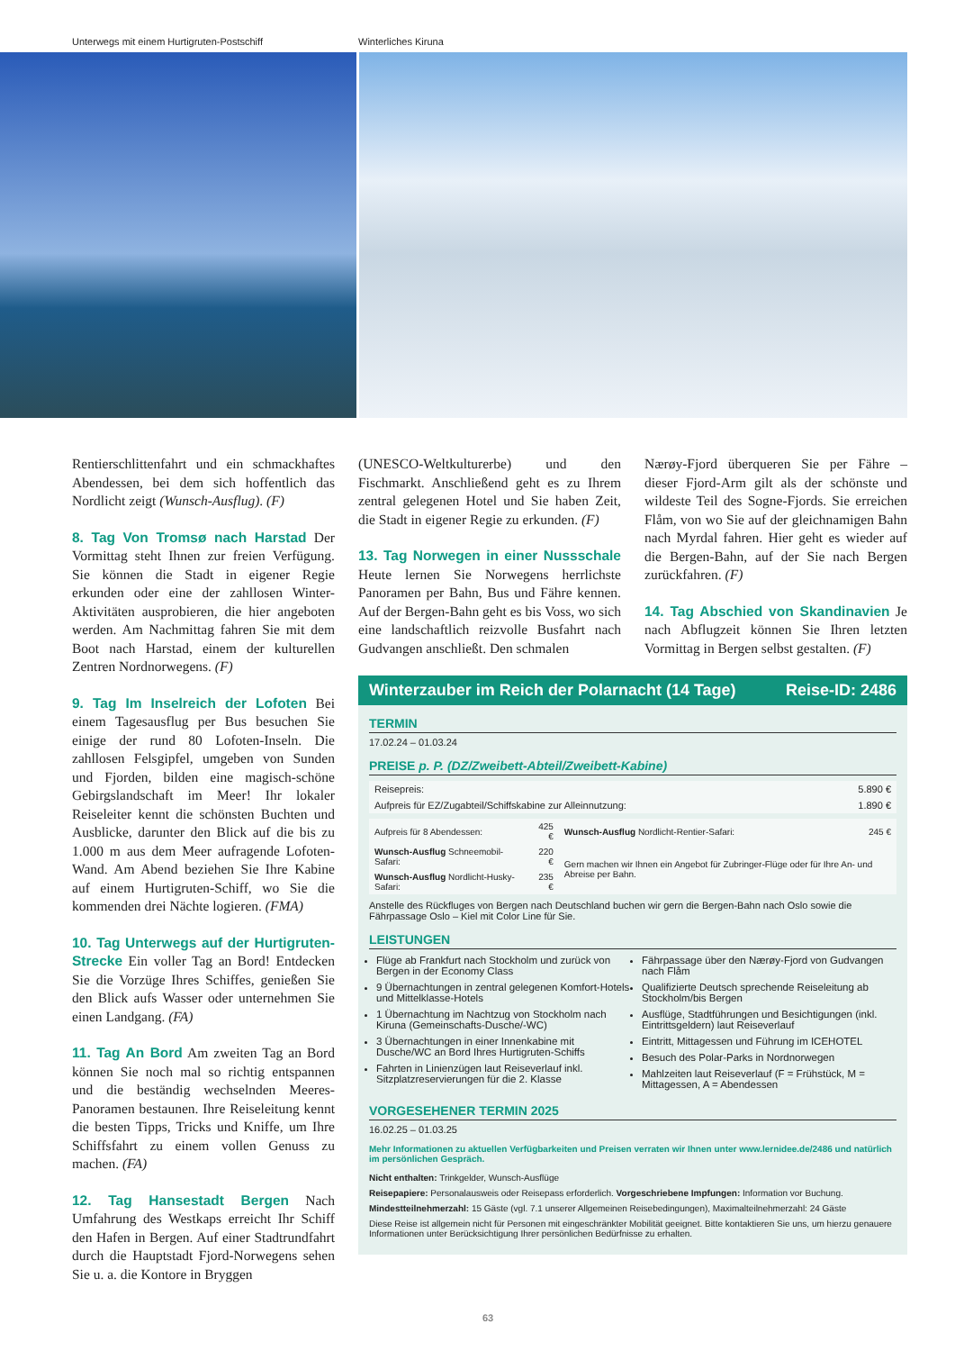Unterwegs mit einem Hurtigruten-Postschiff
Winterliches Kiruna
Rentierschlittenfahrt und ein schmackhaftes Abendessen, bei dem sich hoffentlich das Nordlicht zeigt (Wunsch-Ausflug). (F)
8. Tag Von Tromsø nach Harstad Der Vormittag steht Ihnen zur freien Verfügung. Sie können die Stadt in eigener Regie erkunden oder eine der zahllosen Winter-Aktivitäten ausprobieren, die hier angeboten werden. Am Nachmittag fahren Sie mit dem Boot nach Harstad, einem der kulturellen Zentren Nordnorwegens. (F)
9. Tag Im Inselreich der Lofoten Bei einem Tagesausflug per Bus besuchen Sie einige der rund 80 Lofoten-Inseln. Die zahllosen Felsgipfel, umgeben von Sunden und Fjorden, bilden eine magisch-schöne Gebirgslandschaft im Meer! Ihr lokaler Reiseleiter kennt die schönsten Buchten und Ausblicke, darunter den Blick auf die bis zu 1.000 m aus dem Meer aufragende Lofoten-Wand. Am Abend beziehen Sie Ihre Kabine auf einem Hurtigruten-Schiff, wo Sie die kommenden drei Nächte logieren. (FMA)
10. Tag Unterwegs auf der Hurtigruten-Strecke Ein voller Tag an Bord! Entdecken Sie die Vorzüge Ihres Schiffes, genießen Sie den Blick aufs Wasser oder unternehmen Sie einen Landgang. (FA)
11. Tag An Bord Am zweiten Tag an Bord können Sie noch mal so richtig entspannen und die beständig wechselnden Meeres-Panoramen bestaunen. Ihre Reiseleitung kennt die besten Tipps, Tricks und Kniffe, um Ihre Schiffsfahrt zu einem vollen Genuss zu machen. (FA)
12. Tag Hansestadt Bergen Nach Umfahrung des Westkaps erreicht Ihr Schiff den Hafen in Bergen. Auf einer Stadtrundfahrt durch die Hauptstadt Fjord-Norwegens sehen Sie u. a. die Kontore in Bryggen
(UNESCO-Weltkulturerbe) und den Fischmarkt. Anschließend geht es zu Ihrem zentral gelegenen Hotel und Sie haben Zeit, die Stadt in eigener Regie zu erkunden. (F)
13. Tag Norwegen in einer Nussschale Heute lernen Sie Norwegens herrlichste Panoramen per Bahn, Bus und Fähre kennen. Auf der Bergen-Bahn geht es bis Voss, wo sich eine landschaftlich reizvolle Busfahrt nach Gudvangen anschließt. Den schmalen
Nærøy-Fjord überqueren Sie per Fähre – dieser Fjord-Arm gilt als der schönste und wildeste Teil des Sogne-Fjords. Sie erreichen Flåm, von wo Sie auf der gleichnamigen Bahn nach Myrdal fahren. Hier geht es wieder auf die Bergen-Bahn, auf der Sie nach Bergen zurückfahren. (F)
14. Tag Abschied von Skandinavien Je nach Abflugzeit können Sie Ihren letzten Vormittag in Bergen selbst gestalten. (F)
Winterzauber im Reich der Polarnacht (14 Tage) Reise-ID: 2486
TERMIN
17.02.24 – 01.03.24
PREISE p. P. (DZ/Zweibett-Abteil/Zweibett-Kabine)
| Reisepreis: | 5.890 € |
| Aufpreis für EZ/Zugabteil/Schiffskabine zur Alleinnutzung: | 1.890 € |
| Aufpreis für 8 Abendessen: | 425 € | Wunsch-Ausflug Nordlicht-Rentier-Safari: | 245 € |
| Wunsch-Ausflug Schneemobil-Safari: | 220 € | Gern machen wir Ihnen ein Angebot für Zubringer-Flüge oder für Ihre An- und Abreise per Bahn. | |
| Wunsch-Ausflug Nordlicht-Husky-Safari: | 235 € | | |
Anstelle des Rückfluges von Bergen nach Deutschland buchen wir gern die Bergen-Bahn nach Oslo sowie die Fährpassage Oslo – Kiel mit Color Line für Sie.
LEISTUNGEN
Flüge ab Frankfurt nach Stockholm und zurück von Bergen in der Economy Class
9 Übernachtungen in zentral gelegenen Komfort-Hotels und Mittelklasse-Hotels
1 Übernachtung im Nachtzug von Stockholm nach Kiruna (Gemeinschafts-Dusche/-WC)
3 Übernachtungen in einer Innenkabine mit Dusche/WC an Bord Ihres Hurtigruten-Schiffs
Fahrten in Linienzügen laut Reiseverlauf inkl. Sitzplatzreservierungen für die 2. Klasse
Fährpassage über den Nærøy-Fjord von Gudvangen nach Flåm
Qualifizierte Deutsch sprechende Reiseleitung ab Stockholm/bis Bergen
Ausflüge, Stadtführungen und Besichtigungen (inkl. Eintrittsgeldern) laut Reiseverlauf
Eintritt, Mittagessen und Führung im ICEHOTEL
Besuch des Polar-Parks in Nordnorwegen
Mahlzeiten laut Reiseverlauf (F = Frühstück, M = Mittagessen, A = Abendessen
VORGESEHENER TERMIN 2025
16.02.25 – 01.03.25
Mehr Informationen zu aktuellen Verfügbarkeiten und Preisen verraten wir Ihnen unter www.lernidee.de/2486 und natürlich im persönlichen Gespräch.
Nicht enthalten: Trinkgelder, Wunsch-Ausflüge
Reisepapiere: Personalausweis oder Reisepass erforderlich. Vorgeschriebene Impfungen: Information vor Buchung.
Mindestteilnehmerzahl: 15 Gäste (vgl. 7.1 unserer Allgemeinen Reisebedingungen), Maximalteilnehmerzahl: 24 Gäste
Diese Reise ist allgemein nicht für Personen mit eingeschränkter Mobilität geeignet. Bitte kontaktieren Sie uns, um hierzu genauere Informationen unter Berücksichtigung Ihrer persönlichen Bedürfnisse zu erhalten.
63